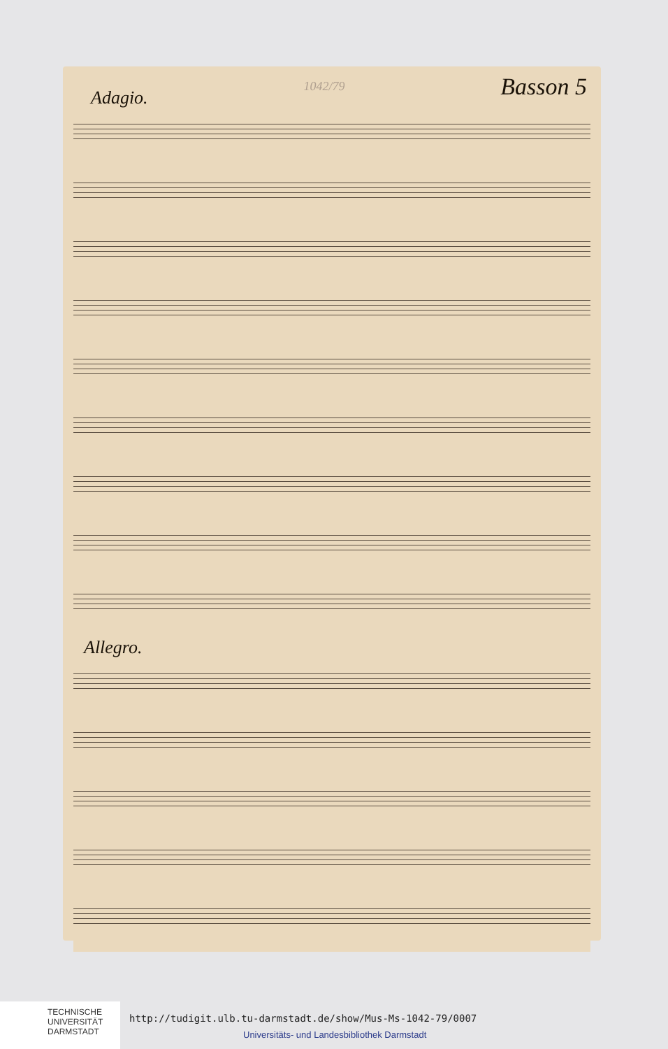Adagio. 1042/79 Basson 5
Allegro.
TECHNISCHE
UNIVERSITÄT
DARMSTADT
http://tudigit.ulb.tu-darmstadt.de/show/Mus-Ms-1042-79/0007
Universitäts- und Landesbibliothek Darmstadt